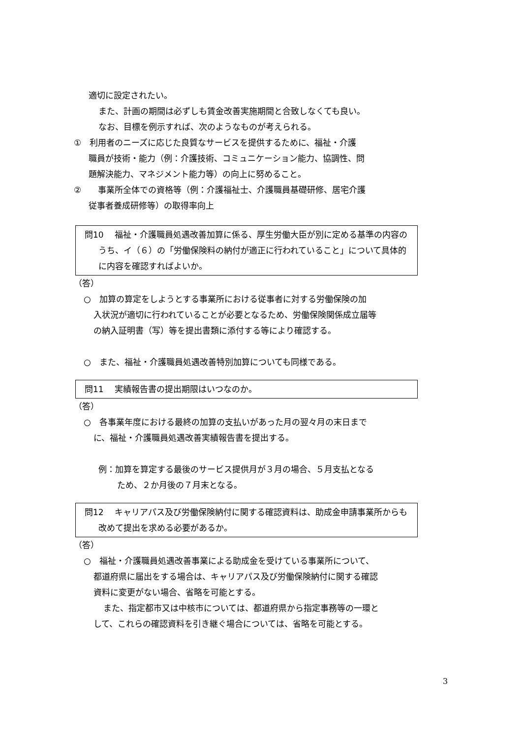適切に設定されたい。
また、計画の期間は必ずしも賃金改善実施期間と合致しなくても良い。
なお、目標を例示すれば、次のようなものが考えられる。
①　利用者のニーズに応じた良質なサービスを提供するために、福祉・介護
職員が技術・能力（例：介護技術、コミュニケーション能力、協調性、問
題解決能力、マネジメント能力等）の向上に努めること。
②　　事業所全体での資格等（例：介護福祉士、介護職員基礎研修、居宅介護
従事者養成研修等）の取得率向上
問10　 福祉・介護職員処遇改善加算に係る、厚生労働大臣が別に定める基準の内容のうち、イ（６）の「労働保険料の納付が適正に行われていること」について具体的に内容を確認すればよいか。
（答）
○　加算の算定をしようとする事業所における従事者に対する労働保険の加
入状況が適切に行われていることが必要となるため、労働保険関係成立届等
の納入証明書（写）等を提出書類に添付する等により確認する。
○　また、福祉・介護職員処遇改善特別加算についても同様である。
問11　 実績報告書の提出期限はいつなのか。
（答）
○　各事業年度における最終の加算の支払いがあった月の翌々月の末日まで
に、福祉・介護職員処遇改善実績報告書を提出する。
例：加算を算定する最後のサービス提供月が３月の場合、５月支払となる
ため、２か月後の７月末となる。
問12　 キャリアパス及び労働保険納付に関する確認資料は、助成金申請事業所からも改めて提出を求める必要があるか。
（答）
○　福祉・介護職員処遇改善事業による助成金を受けている事業所について、
都道府県に届出をする場合は、キャリアパス及び労働保険納付に関する確認
資料に変更がない場合、省略を可能とする。
また、指定都市又は中核市については、都道府県から指定事務等の一環と
して、これらの確認資料を引き継ぐ場合については、省略を可能とする。
3